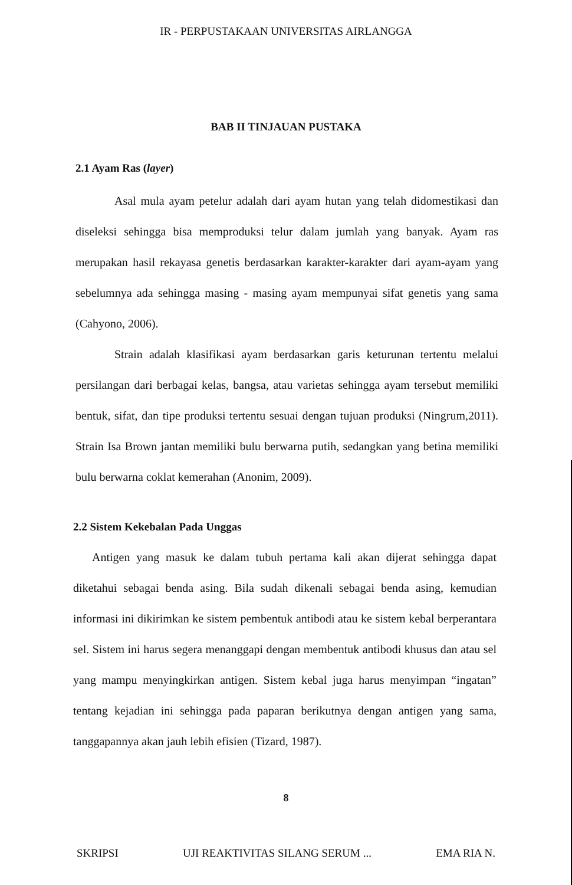IR - PERPUSTAKAAN UNIVERSITAS AIRLANGGA
BAB II TINJAUAN PUSTAKA
2.1 Ayam Ras (layer)
Asal mula ayam petelur adalah dari ayam hutan yang telah didomestikasi dan diseleksi sehingga bisa memproduksi telur dalam jumlah yang banyak. Ayam ras merupakan hasil rekayasa genetis berdasarkan karakter-karakter dari ayam-ayam yang sebelumnya ada sehingga masing - masing ayam mempunyai sifat genetis yang sama (Cahyono, 2006).
Strain adalah klasifikasi ayam berdasarkan garis keturunan tertentu melalui persilangan dari berbagai kelas, bangsa, atau varietas sehingga ayam tersebut memiliki bentuk, sifat, dan tipe produksi tertentu sesuai dengan tujuan produksi (Ningrum,2011). Strain Isa Brown jantan memiliki bulu berwarna putih, sedangkan yang betina memiliki bulu berwarna coklat kemerahan (Anonim, 2009).
2.2 Sistem Kekebalan Pada Unggas
Antigen yang masuk ke dalam tubuh pertama kali akan dijerat sehingga dapat diketahui sebagai benda asing. Bila sudah dikenali sebagai benda asing, kemudian informasi ini dikirimkan ke sistem pembentuk antibodi atau ke sistem kebal berperantara sel. Sistem ini harus segera menanggapi dengan membentuk antibodi khusus dan atau sel yang mampu menyingkirkan antigen. Sistem kebal juga harus menyimpan “ingatan” tentang kejadian ini sehingga pada paparan berikutnya dengan antigen yang sama, tanggapannya akan jauh lebih efisien (Tizard, 1987).
8
SKRIPSI UJI REAKTIVITAS SILANG SERUM ... EMA RIA N.